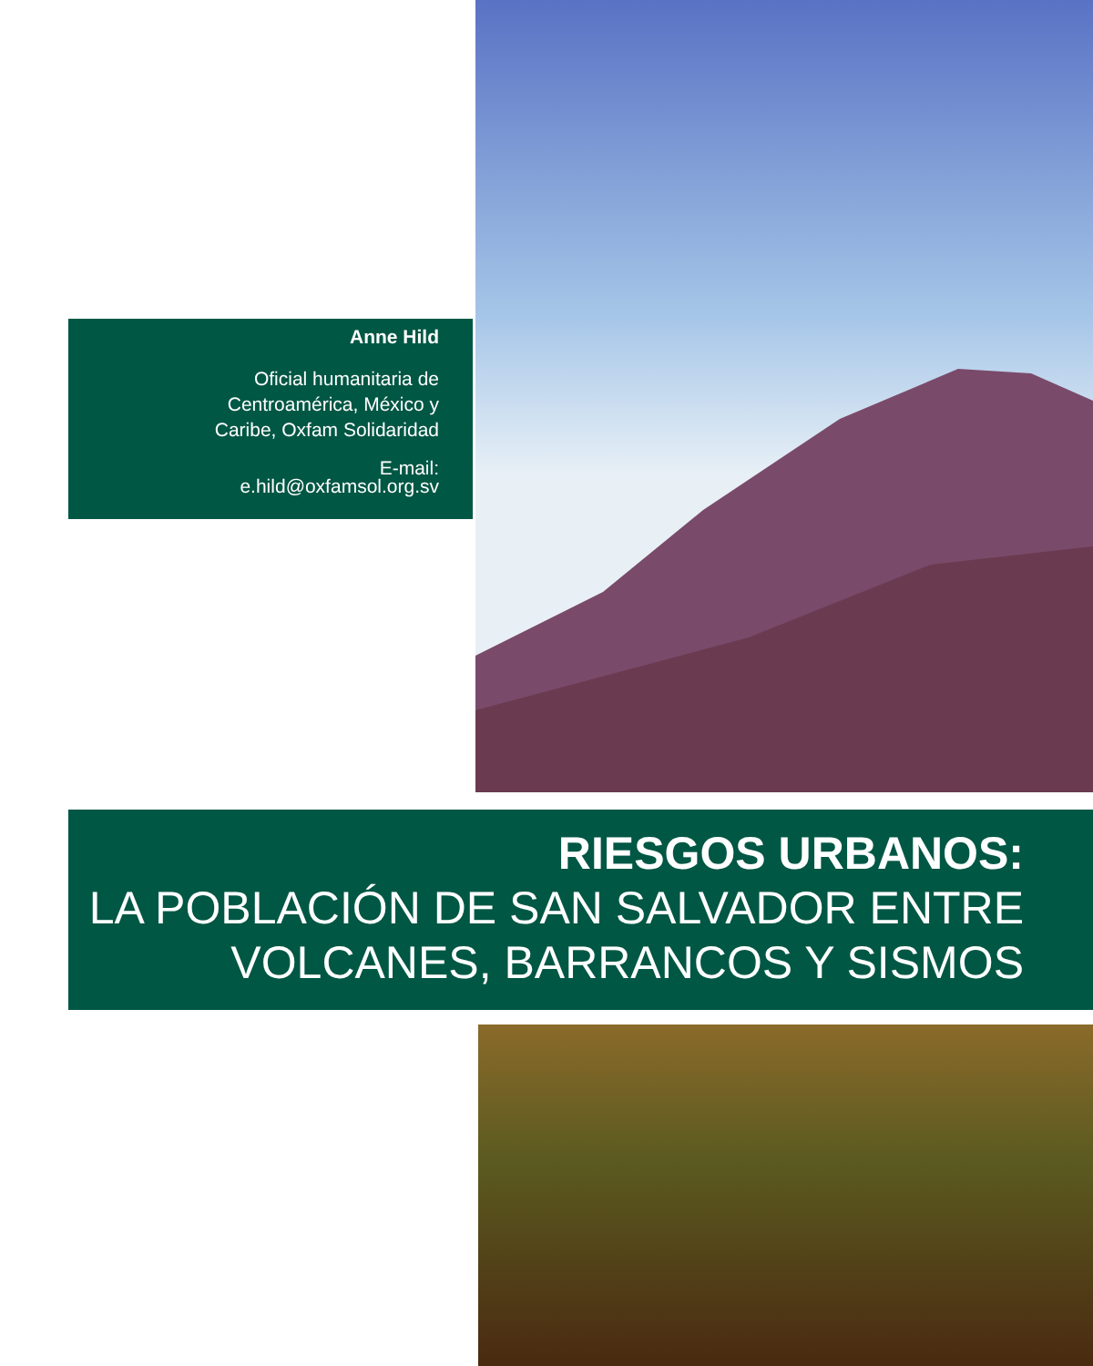Anne Hild
Oficial humanitaria de
Centroamérica, México y
Caribe, Oxfam Solidaridad
E-mail:
e.hild@oxfamsol.org.sv
RIESGOS URBANOS:
LA POBLACIÓN DE SAN SALVADOR ENTRE
VOLCANES, BARRANCOS Y SISMOS